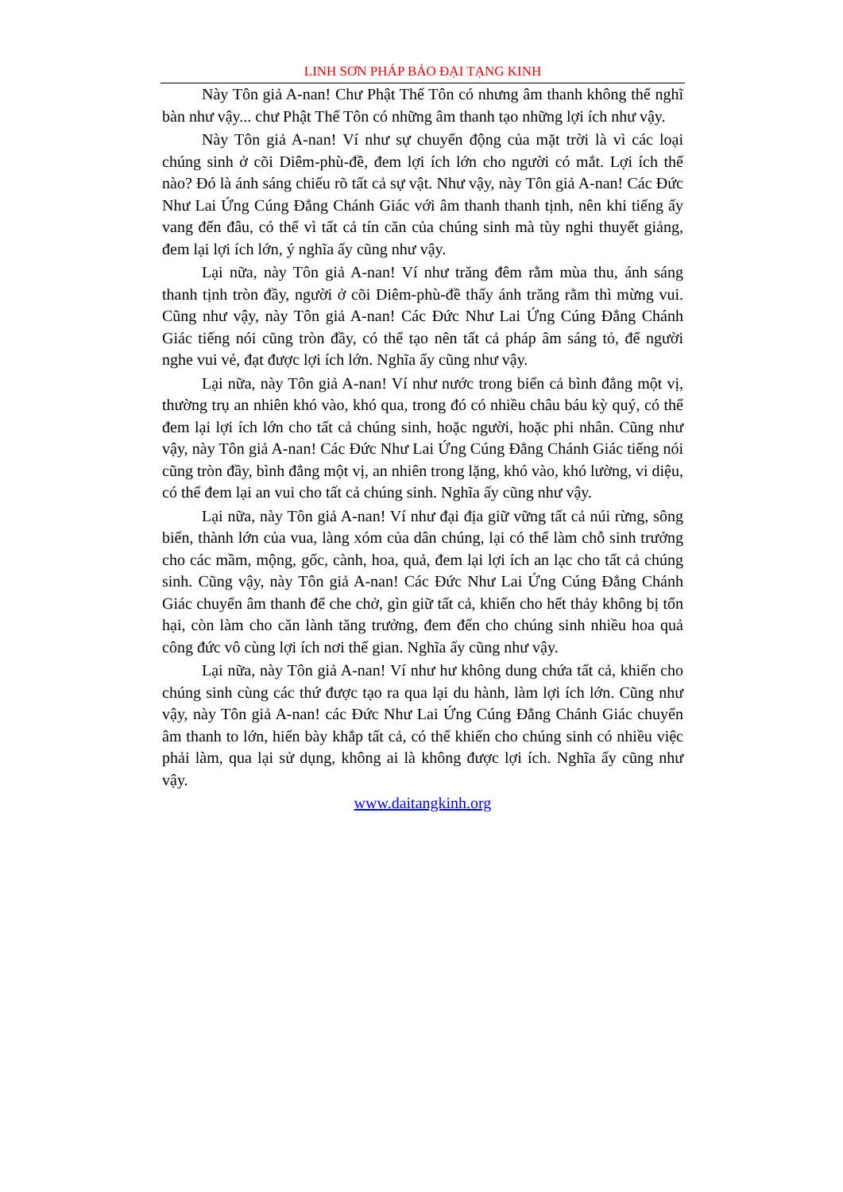LINH SƠN PHÁP BẢO ĐẠI TẠNG KINH
Này Tôn giả A-nan! Chư Phật Thế Tôn có nhưng âm thanh không thể nghĩ bàn như vậy... chư Phật Thế Tôn có những âm thanh tạo những lợi ích như vậy.
Này Tôn giả A-nan! Ví như sự chuyển động của mặt trời là vì các loại chúng sinh ở cõi Diêm-phù-đề, đem lợi ích lớn cho người có mắt. Lợi ích thế nào? Đó là ánh sáng chiếu rõ tất cả sự vật. Như vậy, này Tôn giả A-nan! Các Đức Như Lai Ứng Cúng Đẳng Chánh Giác với âm thanh thanh tịnh, nên khi tiếng ấy vang đến đâu, có thể vì tất cả tín căn của chúng sinh mà tùy nghi thuyết giảng, đem lại lợi ích lớn, ý nghĩa ấy cũng như vậy.
Lại nữa, này Tôn giả A-nan! Ví như trăng đêm rằm mùa thu, ánh sáng thanh tịnh tròn đầy, người ở cõi Diêm-phù-đề thấy ánh trăng rằm thì mừng vui. Cũng như vậy, này Tôn giả A-nan! Các Đức Như Lai Ứng Cúng Đẳng Chánh Giác tiếng nói cũng tròn đầy, có thể tạo nên tất cả pháp âm sáng tỏ, để người nghe vui vẻ, đạt được lợi ích lớn. Nghĩa ấy cũng như vậy.
Lại nữa, này Tôn giả A-nan! Ví như nước trong biển cả bình đẳng một vị, thường trụ an nhiên khó vào, khó qua, trong đó có nhiều châu báu kỳ quý, có thể đem lại lợi ích lớn cho tất cả chúng sinh, hoặc người, hoặc phi nhân. Cũng như vậy, này Tôn giả A-nan! Các Đức Như Lai Ứng Cúng Đẳng Chánh Giác tiếng nói cũng tròn đầy, bình đẳng một vị, an nhiên trong lặng, khó vào, khó lường, vi diệu, có thể đem lại an vui cho tất cả chúng sinh. Nghĩa ấy cũng như vậy.
Lại nữa, này Tôn giả A-nan! Ví như đại địa giữ vững tất cả núi rừng, sông biển, thành lớn của vua, làng xóm của dân chúng, lại có thể làm chỗ sinh trưởng cho các mầm, mộng, gốc, cành, hoa, quả, đem lại lợi ích an lạc cho tất cả chúng sinh. Cũng vậy, này Tôn giả A-nan! Các Đức Như Lai Ứng Cúng Đẳng Chánh Giác chuyển âm thanh để che chở, gìn giữ tất cả, khiến cho hết thảy không bị tổn hại, còn làm cho căn lành tăng trưởng, đem đến cho chúng sinh nhiều hoa quả công đức vô cùng lợi ích nơi thế gian. Nghĩa ấy cũng như vậy.
Lại nữa, này Tôn giả A-nan! Ví như hư không dung chứa tất cả, khiến cho chúng sinh cùng các thứ được tạo ra qua lại du hành, làm lợi ích lớn. Cũng như vậy, này Tôn giả A-nan! các Đức Như Lai Ứng Cúng Đẳng Chánh Giác chuyển âm thanh to lớn, hiển bày khắp tất cả, có thể khiến cho chúng sinh có nhiều việc phải làm, qua lại sử dụng, không ai là không được lợi ích. Nghĩa ấy cũng như vậy.
www.daitangkinh.org